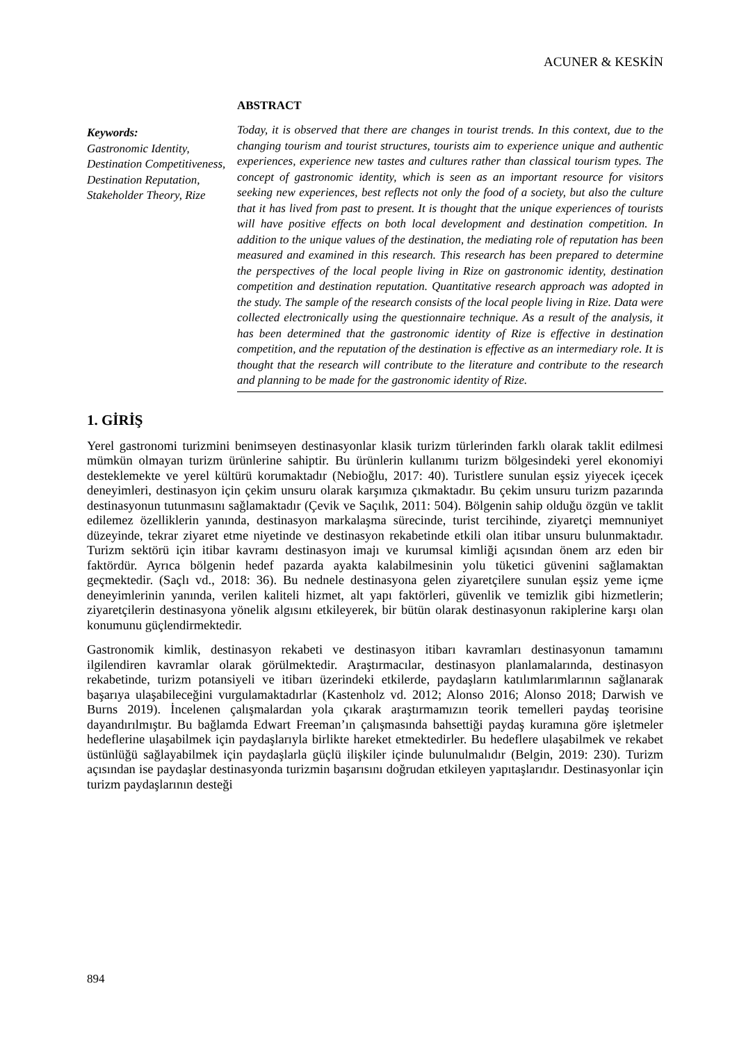ACUNER & KESKİN
Keywords:
Gastronomic Identity, Destination Competitiveness, Destination Reputation, Stakeholder Theory, Rize
ABSTRACT
Today, it is observed that there are changes in tourist trends. In this context, due to the changing tourism and tourist structures, tourists aim to experience unique and authentic experiences, experience new tastes and cultures rather than classical tourism types. The concept of gastronomic identity, which is seen as an important resource for visitors seeking new experiences, best reflects not only the food of a society, but also the culture that it has lived from past to present. It is thought that the unique experiences of tourists will have positive effects on both local development and destination competition. In addition to the unique values of the destination, the mediating role of reputation has been measured and examined in this research. This research has been prepared to determine the perspectives of the local people living in Rize on gastronomic identity, destination competition and destination reputation. Quantitative research approach was adopted in the study. The sample of the research consists of the local people living in Rize. Data were collected electronically using the questionnaire technique. As a result of the analysis, it has been determined that the gastronomic identity of Rize is effective in destination competition, and the reputation of the destination is effective as an intermediary role. It is thought that the research will contribute to the literature and contribute to the research and planning to be made for the gastronomic identity of Rize.
1. GİRİŞ
Yerel gastronomi turizmini benimseyen destinasyonlar klasik turizm türlerinden farklı olarak taklit edilmesi mümkün olmayan turizm ürünlerine sahiptir. Bu ürünlerin kullanımı turizm bölgesindeki yerel ekonomiyi desteklemekte ve yerel kültürü korumaktadır (Nebioğlu, 2017: 40). Turistlere sunulan eşsiz yiyecek içecek deneyimleri, destinasyon için çekim unsuru olarak karşımıza çıkmaktadır. Bu çekim unsuru turizm pazarında destinasyonun tutunmasını sağlamaktadır (Çevik ve Saçılık, 2011: 504). Bölgenin sahip olduğu özgün ve taklit edilemez özelliklerin yanında, destinasyon markalaşma sürecinde, turist tercihinde, ziyaretçi memnuniyet düzeyinde, tekrar ziyaret etme niyetinde ve destinasyon rekabetinde etkili olan itibar unsuru bulunmaktadır. Turizm sektörü için itibar kavramı destinasyon imajı ve kurumsal kimliği açısından önem arz eden bir faktördür. Ayrıca bölgenin hedef pazarda ayakta kalabilmesinin yolu tüketici güvenini sağlamaktan geçmektedir. (Saçlı vd., 2018: 36). Bu nednele destinasyona gelen ziyaretçilere sunulan eşsiz yeme içme deneyimlerinin yanında, verilen kaliteli hizmet, alt yapı faktörleri, güvenlik ve temizlik gibi hizmetlerin; ziyaretçilerin destinasyona yönelik algısını etkileyerek, bir bütün olarak destinasyonun rakiplerine karşı olan konumunu güçlendirmektedir.
Gastronomik kimlik, destinasyon rekabeti ve destinasyon itibarı kavramları destinasyonun tamamını ilgilendiren kavramlar olarak görülmektedir. Araştırmacılar, destinasyon planlamalarında, destinasyon rekabetinde, turizm potansiyeli ve itibarı üzerindeki etkilerde, paydaşların katılımlarımlarının sağlanarak başarıya ulaşabileceğini vurgulamaktadırlar (Kastenholz vd. 2012; Alonso 2016; Alonso 2018; Darwish ve Burns 2019). İncelenen çalışmalardan yola çıkarak araştırmamızın teorik temelleri paydaş teorisine dayandırılmıştır. Bu bağlamda Edwart Freeman’ın çalışmasında bahsettiği paydaş kuramına göre işletmeler hedeflerine ulaşabilmek için paydaşlarıyla birlikte hareket etmektedirler. Bu hedeflere ulaşabilmek ve rekabet üstünlüğü sağlayabilmek için paydaşlarla güçlü ilişkiler içinde bulunulmalıdır (Belgin, 2019: 230). Turizm açısından ise paydaşlar destinasyonda turizmin başarısını doğrudan etkileyen yapıtaşlarıdır. Destinasyonlar için turizm paydaşlarının desteği
894